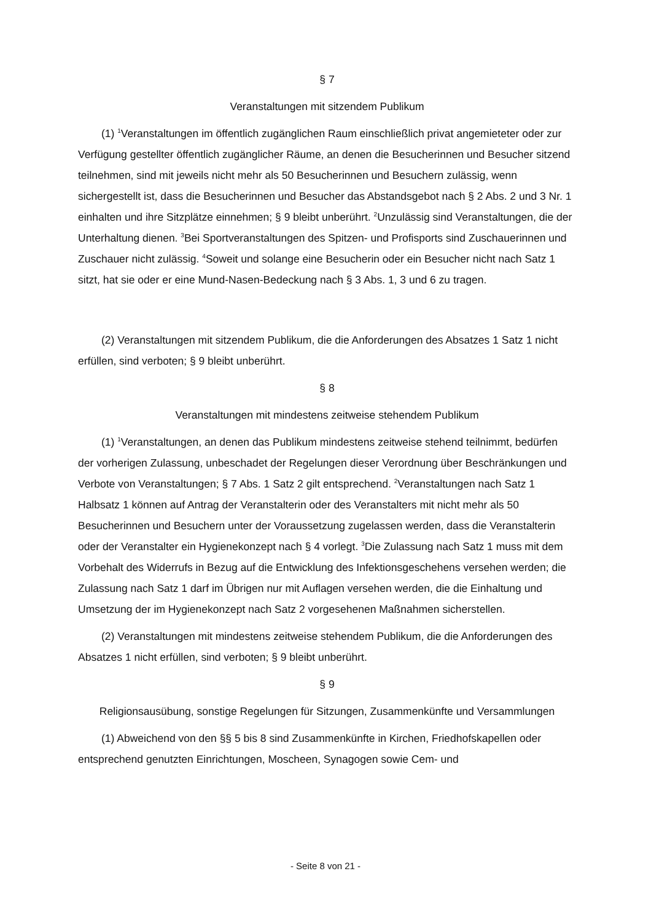§ 7
Veranstaltungen mit sitzendem Publikum
(1) <sup>1</sup>Veranstaltungen im öffentlich zugänglichen Raum einschließlich privat angemieteter oder zur Verfügung gestellter öffentlich zugänglicher Räume, an denen die Besucherinnen und Besucher sitzend teilnehmen, sind mit jeweils nicht mehr als 50 Besucherinnen und Besuchern zulässig, wenn sichergestellt ist, dass die Besucherinnen und Besucher das Abstandsgebot nach § 2 Abs. 2 und 3 Nr. 1 einhalten und ihre Sitzplätze einnehmen; § 9 bleibt unberührt. <sup>2</sup>Unzulässig sind Veranstaltungen, die der Unterhaltung dienen. <sup>3</sup>Bei Sportveranstaltungen des Spitzen- und Profisports sind Zuschauerinnen und Zuschauer nicht zulässig. <sup>4</sup>Soweit und solange eine Besucherin oder ein Besucher nicht nach Satz 1 sitzt, hat sie oder er eine Mund-Nasen-Bedeckung nach § 3 Abs. 1, 3 und 6 zu tragen.
(2) Veranstaltungen mit sitzendem Publikum, die die Anforderungen des Absatzes 1 Satz 1 nicht erfüllen, sind verboten; § 9 bleibt unberührt.
§ 8
Veranstaltungen mit mindestens zeitweise stehendem Publikum
(1) <sup>1</sup>Veranstaltungen, an denen das Publikum mindestens zeitweise stehend teilnimmt, bedürfen der vorherigen Zulassung, unbeschadet der Regelungen dieser Verordnung über Beschränkungen und Verbote von Veranstaltungen; § 7 Abs. 1 Satz 2 gilt entsprechend. <sup>2</sup>Veranstaltungen nach Satz 1 Halbsatz 1 können auf Antrag der Veranstalterin oder des Veranstalters mit nicht mehr als 50 Besucherinnen und Besuchern unter der Voraussetzung zugelassen werden, dass die Veranstalterin oder der Veranstalter ein Hygienekonzept nach § 4 vorlegt. <sup>3</sup>Die Zulassung nach Satz 1 muss mit dem Vorbehalt des Widerrufs in Bezug auf die Entwicklung des Infektionsgeschehens versehen werden; die Zulassung nach Satz 1 darf im Übrigen nur mit Auflagen versehen werden, die die Einhaltung und Umsetzung der im Hygienekonzept nach Satz 2 vorgesehenen Maßnahmen sicherstellen.
(2) Veranstaltungen mit mindestens zeitweise stehendem Publikum, die die Anforderungen des Absatzes 1 nicht erfüllen, sind verboten; § 9 bleibt unberührt.
§ 9
Religionsausübung, sonstige Regelungen für Sitzungen, Zusammenkünfte und Versammlungen
(1) Abweichend von den §§ 5 bis 8 sind Zusammenkünfte in Kirchen, Friedhofskapellen oder entsprechend genutzten Einrichtungen, Moscheen, Synagogen sowie Cem- und
- Seite 8 von 21 -